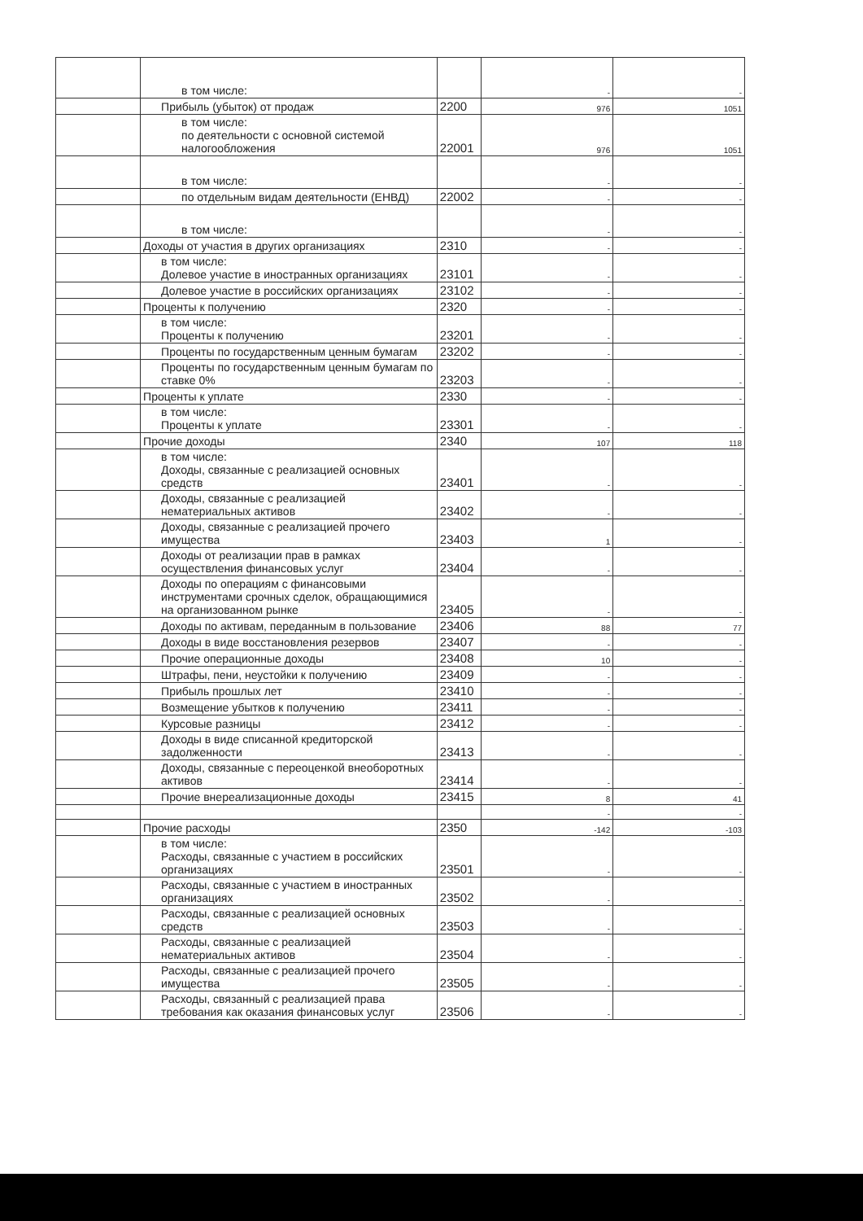| | в том числе: | | - | - |
| | Прибыль (убыток) от продаж | 2200 | 976 | 1051 |
| | в том числе: по деятельности с основной системой налогообложения | 22001 | 976 | 1051 |
| | в том числе: | | - | - |
| | по отдельным видам деятельности (ЕНВД) | 22002 | - | - |
| | в том числе: | | - | - |
| | Доходы от участия в других организациях | 2310 | - | - |
| | в том числе: Долевое участие в иностранных организациях | 23101 | - | - |
| | Долевое участие в российских организациях | 23102 | - | - |
| | Проценты к получению | 2320 | - | - |
| | в том числе: Проценты к получению | 23201 | - | - |
| | Проценты по государственным ценным бумагам | 23202 | - | - |
| | Проценты по государственным ценным бумагам по ставке 0% | 23203 | - | - |
| | Проценты к уплате | 2330 | - | - |
| | в том числе: Проценты к уплате | 23301 | - | - |
| | Прочие доходы | 2340 | 107 | 118 |
| | в том числе: Доходы, связанные с реализацией основных средств | 23401 | - | - |
| | Доходы, связанные с реализацией нематериальных активов | 23402 | - | - |
| | Доходы, связанные с реализацией прочего имущества | 23403 | 1 | - |
| | Доходы от реализации прав в рамках осуществления финансовых услуг | 23404 | - | - |
| | Доходы по операциям с финансовыми инструментами срочных сделок, обращающимися на организованном рынке | 23405 | - | - |
| | Доходы по активам, переданным в пользование | 23406 | 88 | 77 |
| | Доходы в виде восстановления резервов | 23407 | - | - |
| | Прочие операционные доходы | 23408 | 10 | - |
| | Штрафы, пени, неустойки к получению | 23409 | - | - |
| | Прибыль прошлых лет | 23410 | - | - |
| | Возмещение убытков к получению | 23411 | - | - |
| | Курсовые разницы | 23412 | - | - |
| | Доходы в виде списанной кредиторской задолженности | 23413 | - | - |
| | Доходы, связанные с переоценкой внеоборотных активов | 23414 | - | - |
| | Прочие внереализационные доходы | 23415 | 8 | 41 |
| | | | - | - |
| | Прочие расходы | 2350 | -142 | -103 |
| | в том числе: Расходы, связанные с участием в российских организациях | 23501 | - | - |
| | Расходы, связанные с участием в иностранных организациях | 23502 | - | - |
| | Расходы, связанные с реализацией основных средств | 23503 | - | - |
| | Расходы, связанные с реализацией нематериальных активов | 23504 | - | - |
| | Расходы, связанные с реализацией прочего имущества | 23505 | - | - |
| | Расходы, связанный с реализацией права требования как оказания финансовых услуг | 23506 | - | - |